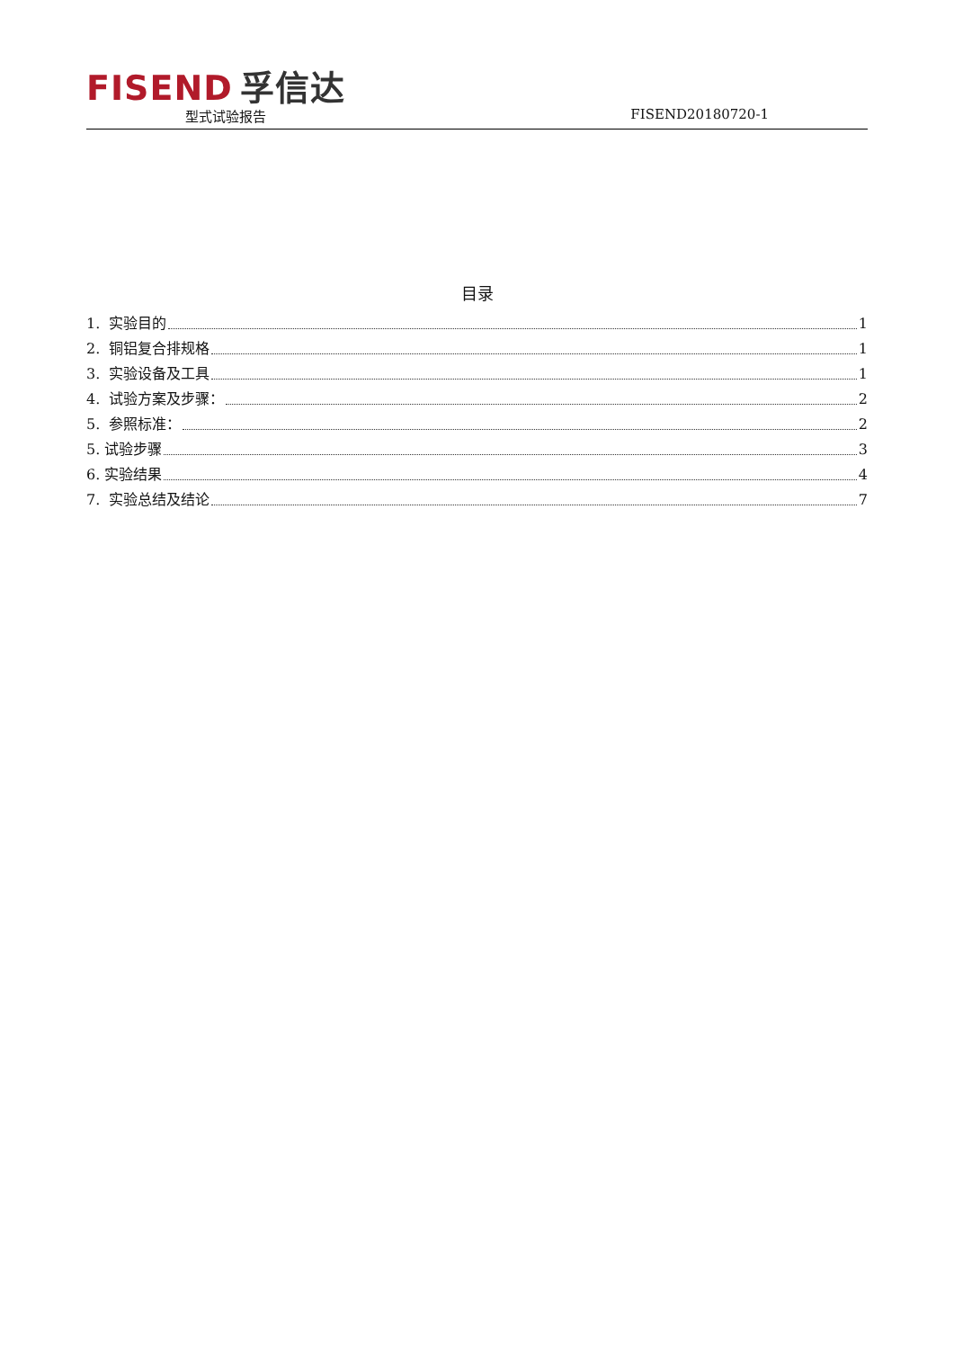FISEND 孚信达
型式试验报告 FISEND20180720-1
目录
1. 实验目的 1
2. 铜铝复合排规格 1
3. 实验设备及工具 1
4. 试验方案及步骤： 2
5. 参照标准： 2
5. 试验步骤 3
6. 实验结果 4
7. 实验总结及结论 7